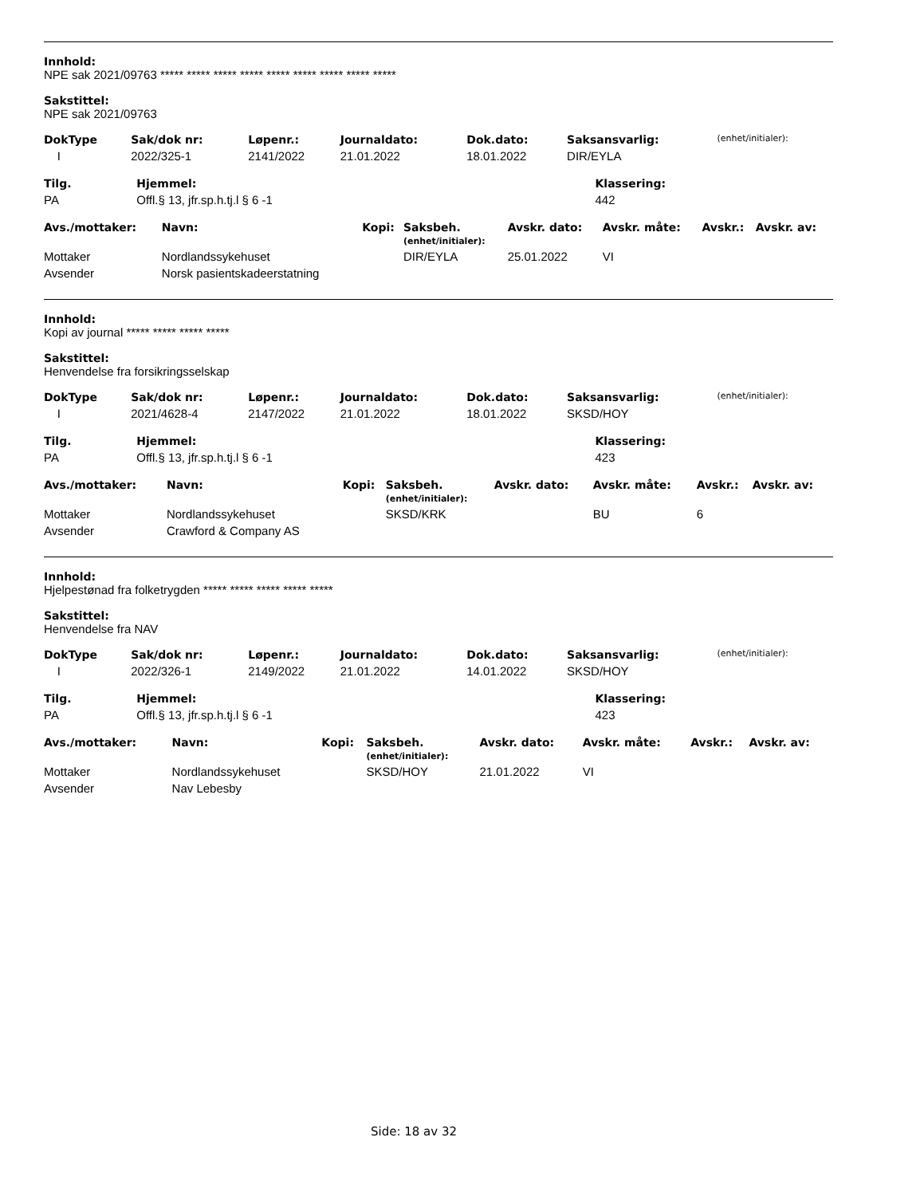Innhold:
NPE sak 2021/09763 ***** ***** ***** ***** ***** ***** ***** ***** *****
Sakstittel:
NPE sak 2021/09763
| DokType | Sak/dok nr: | Løpenr.: | Journaldato: | Dok.dato: | Saksansvarlig: | (enhet/initialer): |
| --- | --- | --- | --- | --- | --- | --- |
| I | 2022/325-1 | 2141/2022 | 21.01.2022 | 18.01.2022 | DIR/EYLA | |
| Tilg. | Hjemmel: | Klassering: |
| --- | --- | --- |
| PA | Offl.§ 13, jfr.sp.h.tj.l § 6 -1 | 442 |
| Avs./mottaker: | Navn: | Kopi: | Saksbeh. (enhet/initialer): | Avskr. dato: | Avskr. måte: | Avskr.: | Avskr. av: |
| --- | --- | --- | --- | --- | --- | --- | --- |
| Mottaker | Nordlandssykehuset | | DIR/EYLA | 25.01.2022 | VI | | |
| Avsender | Norsk pasientskadeerstatning | | | | | | |
Innhold:
Kopi av journal ***** ***** ***** *****
Sakstittel:
Henvendelse fra forsikringsselskap
| DokType | Sak/dok nr: | Løpenr.: | Journaldato: | Dok.dato: | Saksansvarlig: | (enhet/initialer): |
| --- | --- | --- | --- | --- | --- | --- |
| I | 2021/4628-4 | 2147/2022 | 21.01.2022 | 18.01.2022 | SKSD/HOY | |
| Tilg. | Hjemmel: | Klassering: |
| --- | --- | --- |
| PA | Offl.§ 13, jfr.sp.h.tj.l § 6 -1 | 423 |
| Avs./mottaker: | Navn: | Kopi: | Saksbeh. (enhet/initialer): | Avskr. dato: | Avskr. måte: | Avskr.: | Avskr. av: |
| --- | --- | --- | --- | --- | --- | --- | --- |
| Mottaker | Nordlandssykehuset | | SKSD/KRK | | BU | 6 | |
| Avsender | Crawford & Company AS | | | | | | |
Innhold:
Hjelpestønad fra folketrygden ***** ***** ***** ***** *****
Sakstittel:
Henvendelse fra NAV
| DokType | Sak/dok nr: | Løpenr.: | Journaldato: | Dok.dato: | Saksansvarlig: | (enhet/initialer): |
| --- | --- | --- | --- | --- | --- | --- |
| I | 2022/326-1 | 2149/2022 | 21.01.2022 | 14.01.2022 | SKSD/HOY | |
| Tilg. | Hjemmel: | Klassering: |
| --- | --- | --- |
| PA | Offl.§ 13, jfr.sp.h.tj.l § 6 -1 | 423 |
| Avs./mottaker: | Navn: | Kopi: | Saksbeh. (enhet/initialer): | Avskr. dato: | Avskr. måte: | Avskr.: | Avskr. av: |
| --- | --- | --- | --- | --- | --- | --- | --- |
| Mottaker | Nordlandssykehuset | | SKSD/HOY | 21.01.2022 | VI | | |
| Avsender | Nav Lebesby | | | | | | |
Side: 18 av 32